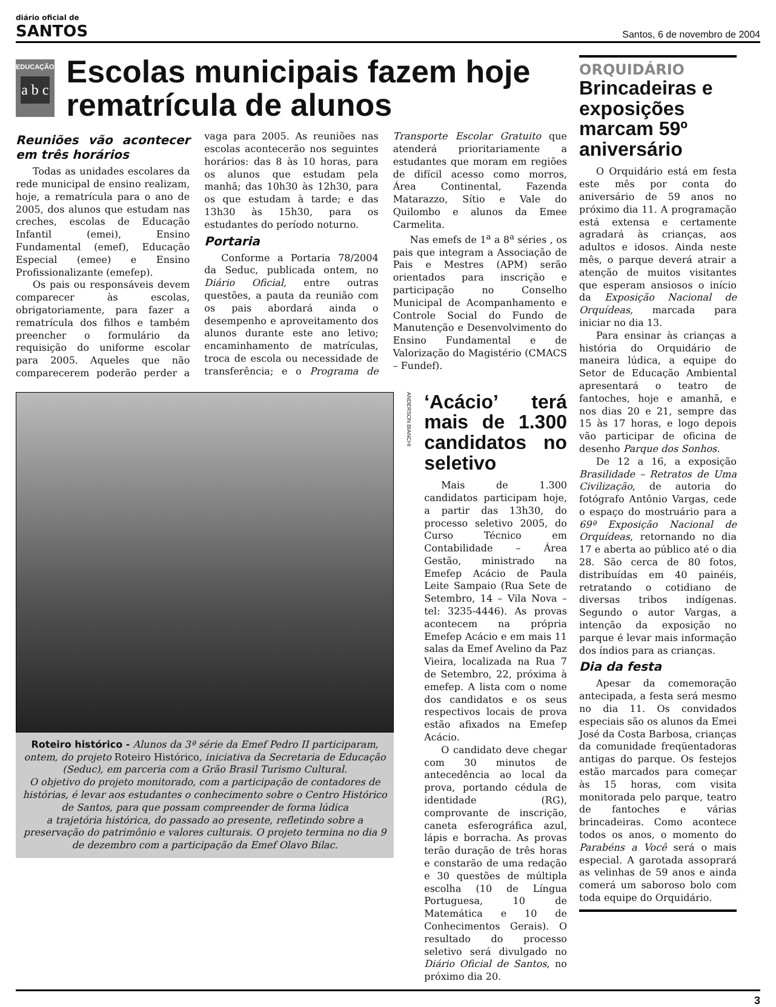diário oficial de
SANTOS
Santos, 6 de novembro de 2004
EDUCAÇÃO
a b c
Escolas municipais fazem hoje rematrícula de alunos
Reuniões vão acontecer em três horários
Todas as unidades escolares da rede municipal de ensino realizam, hoje, a rematrícula para o ano de 2005, dos alunos que estudam nas creches, escolas de Educação Infantil (emei), Ensino Fundamental (emef), Educação Especial (emee) e Ensino Profissionalizante (emefep).
Os pais ou responsáveis devem comparecer às escolas, obrigatoriamente, para fazer a rematrícula dos filhos e também preencher o formulário da requisição do uniforme escolar para 2005. Aqueles que não comparecerem poderão perder a vaga para 2005. As reuniões nas escolas acontecerão nos seguintes horários: das 8 às 10 horas, para os alunos que estudam pela manhã; das 10h30 às 12h30, para os que estudam à tarde; e das 13h30 às 15h30, para os estudantes do período noturno.
Portaria
Conforme a Portaria 78/2004 da Seduc, publicada ontem, no Diário Oficial, entre outras questões, a pauta da reunião com os pais abordará ainda o desempenho e aproveitamento dos alunos durante este ano letivo; encaminhamento de matrículas, troca de escola ou necessidade de transferência; e o Programa de Transporte Escolar Gratuito que atenderá prioritariamente a estudantes que moram em regiões de difícil acesso como morros, Área Continental, Fazenda Matarazzo, Sítio e Vale do Quilombo e alunos da Emee Carmelita.
Nas emefs de 1<sup>a</sup> a 8<sup>a</sup> séries , os pais que integram a Associação de Pais e Mestres (APM) serão orientados para inscrição e participação no Conselho Municipal de Acompanhamento e Controle Social do Fundo de Manutenção e Desenvolvimento do Ensino Fundamental e de Valorização do Magistério (CMACS – Fundef).
Roteiro histórico - Alunos da 3ª série da Emef Pedro II participaram, ontem, do projeto Roteiro Histórico, iniciativa da Secretaria de Educação (Seduc), em parceria com a Grão Brasil Turismo Cultural.
O objetivo do projeto monitorado, com a participação de contadores de histórias, é levar aos estudantes o conhecimento sobre o Centro Histórico de Santos, para que possam compreender de forma lúdica
a trajetória histórica, do passado ao presente, refletindo sobre a preservação do patrimônio e valores culturais. O projeto termina no dia 9 de dezembro com a participação da Emef Olavo Bilac.
ANDERSON BIANCHI
‘Acácio’ terá mais de 1.300 candidatos no seletivo
Mais de 1.300 candidatos participam hoje, a partir das 13h30, do processo seletivo 2005, do Curso Técnico em Contabilidade – Área Gestão, ministrado na Emefep Acácio de Paula Leite Sampaio (Rua Sete de Setembro, 14 – Vila Nova – tel: 3235-4446). As provas acontecem na própria Emefep Acácio e em mais 11 salas da Emef Avelino da Paz Vieira, localizada na Rua 7 de Setembro, 22, próxima à emefep. A lista com o nome dos candidatos e os seus respectivos locais de prova estão afixados na Emefep Acácio.
O candidato deve chegar com 30 minutos de antecedência ao local da prova, portando cédula de identidade (RG), comprovante de inscrição, caneta esferográfica azul, lápis e borracha. As provas terão duração de três horas e constarão de uma redação e 30 questões de múltipla escolha (10 de Língua Portuguesa, 10 de Matemática e 10 de Conhecimentos Gerais). O resultado do processo seletivo será divulgado no Diário Oficial de Santos, no próximo dia 20.
ORQUIDÁRIO
Brincadeiras e exposições marcam 59º aniversário
O Orquidário está em festa este mês por conta do aniversário de 59 anos no próximo dia 11. A programação está extensa e certamente agradará às crianças, aos adultos e idosos. Ainda neste mês, o parque deverá atrair a atenção de muitos visitantes que esperam ansiosos o início da Exposição Nacional de Orquídeas, marcada para iniciar no dia 13.
Para ensinar às crianças a história do Orquidário de maneira lúdica, a equipe do Setor de Educação Ambiental apresentará o teatro de fantoches, hoje e amanhã, e nos dias 20 e 21, sempre das 15 às 17 horas, e logo depois vão participar de oficina de desenho Parque dos Sonhos.
De 12 a 16, a exposição Brasilidade – Retratos de Uma Civilização, de autoria do fotógrafo Antônio Vargas, cede o espaço do mostruário para a 69ª Exposição Nacional de Orquídeas, retornando no dia 17 e aberta ao público até o dia 28. São cerca de 80 fotos, distribuídas em 40 painéis, retratando o cotidiano de diversas tribos indígenas. Segundo o autor Vargas, a intenção da exposição no parque é levar mais informação dos índios para as crianças.
Dia da festa
Apesar da comemoração antecipada, a festa será mesmo no dia 11. Os convidados especiais são os alunos da Emei José da Costa Barbosa, crianças da comunidade freqüentadoras antigas do parque. Os festejos estão marcados para começar às 15 horas, com visita monitorada pelo parque, teatro de fantoches e várias brincadeiras. Como acontece todos os anos, o momento do Parabéns a Você será o mais especial. A garotada assoprará as velinhas de 59 anos e ainda comerá um saboroso bolo com toda equipe do Orquidário.
3